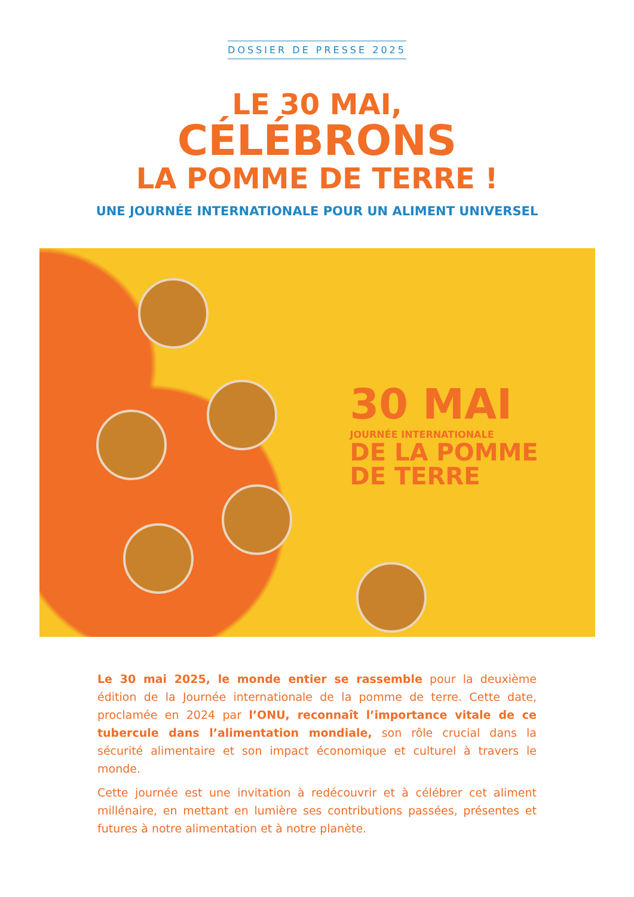DOSSIER DE PRESSE 2025
LE 30 MAI,
CÉLÉBRONS
LA POMME DE TERRE !
UNE JOURNÉE INTERNATIONALE POUR UN ALIMENT UNIVERSEL
30 MAI
JOURNÉE INTERNATIONALE
DE LA POMME
DE TERRE
Le 30 mai 2025, le monde entier se rassemble pour la deuxième édition de la Journée internationale de la pomme de terre. Cette date, proclamée en 2024 par l’ONU, reconnaît l’importance vitale de ce tubercule dans l’alimentation mondiale, son rôle crucial dans la sécurité alimentaire et son impact économique et culturel à travers le monde.
Cette journée est une invitation à redécouvrir et à célébrer cet aliment millénaire, en mettant en lumière ses contributions passées, présentes et futures à notre alimentation et à notre planète.